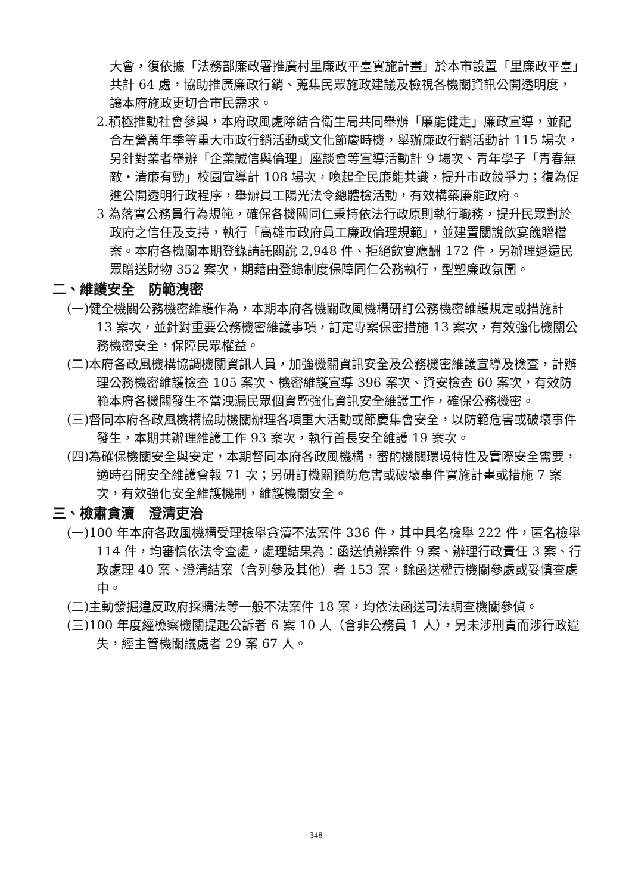大會，復依據「法務部廉政署推廣村里廉政平臺實施計畫」於本市設置「里廉政平臺」共計 64 處，協助推廣廉政行銷、蒐集民眾施政建議及檢視各機關資訊公開透明度，讓本府施政更切合市民需求。
2.積極推動社會參與，本府政風處除結合衛生局共同舉辦「廉能健走」廉政宣導，並配合左營萬年季等重大市政行銷活動或文化節慶時機，舉辦廉政行銷活動計 115 場次，另針對業者舉辦「企業誠信與倫理」座談會等宣導活動計 9 場次、青年學子「青春無敵‧清廉有勁」校園宣導計 108 場次，喚起全民廉能共識，提升市政競爭力；復為促進公開透明行政程序，舉辦員工陽光法令總體檢活動，有效構築廉能政府。
3 為落實公務員行為規範，確保各機關同仁秉持依法行政原則執行職務，提升民眾對於政府之信任及支持，執行「高雄市政府員工廉政倫理規範」，並建置關說飲宴餽贈檔案。本府各機關本期登錄請託關說 2,948 件、拒絕飲宴應酬 172 件，另辦理退還民眾贈送財物 352 案次，期藉由登錄制度保障同仁公務執行，型塑廉政氛圍。
二、維護安全　防範洩密
(一)健全機關公務機密維護作為，本期本府各機關政風機構研訂公務機密維護規定或措施計 13 案次，並針對重要公務機密維護事項，訂定專案保密措施 13 案次，有效強化機關公務機密安全，保障民眾權益。
(二)本府各政風機構協調機關資訊人員，加強機關資訊安全及公務機密維護宣導及檢查，計辦理公務機密維護檢查 105 案次、機密維護宣導 396 案次、資安檢查 60 案次，有效防範本府各機關發生不當洩漏民眾個資暨強化資訊安全維護工作，確保公務機密。
(三)督同本府各政風機構協助機關辦理各項重大活動或節慶集會安全，以防範危害或破壞事件發生，本期共辦理維護工作 93 案次，執行首長安全維護 19 案次。
(四)為確保機關安全與安定，本期督同本府各政風機構，審酌機關環境特性及實際安全需要，適時召開安全維護會報 71 次；另研訂機關預防危害或破壞事件實施計畫或措施 7 案次，有效強化安全維護機制，維護機關安全。
三、檢肅貪瀆　澄清吏治
(一)100 年本府各政風機構受理檢舉貪瀆不法案件 336 件，其中具名檢舉 222 件，匿名檢舉 114 件，均審慎依法令查處，處理結果為：函送偵辦案件 9 案、辦理行政責任 3 案、行政處理 40 案、澄清結案（含列參及其他）者 153 案，餘函送權責機關參處或妥慎查處中。
(二)主動發掘違反政府採購法等一般不法案件 18 案，均依法函送司法調查機關參偵。
(三)100 年度經檢察機關提起公訴者 6 案 10 人（含非公務員 1 人），另未涉刑責而涉行政違失，經主管機關議處者 29 案 67 人。
- 348 -